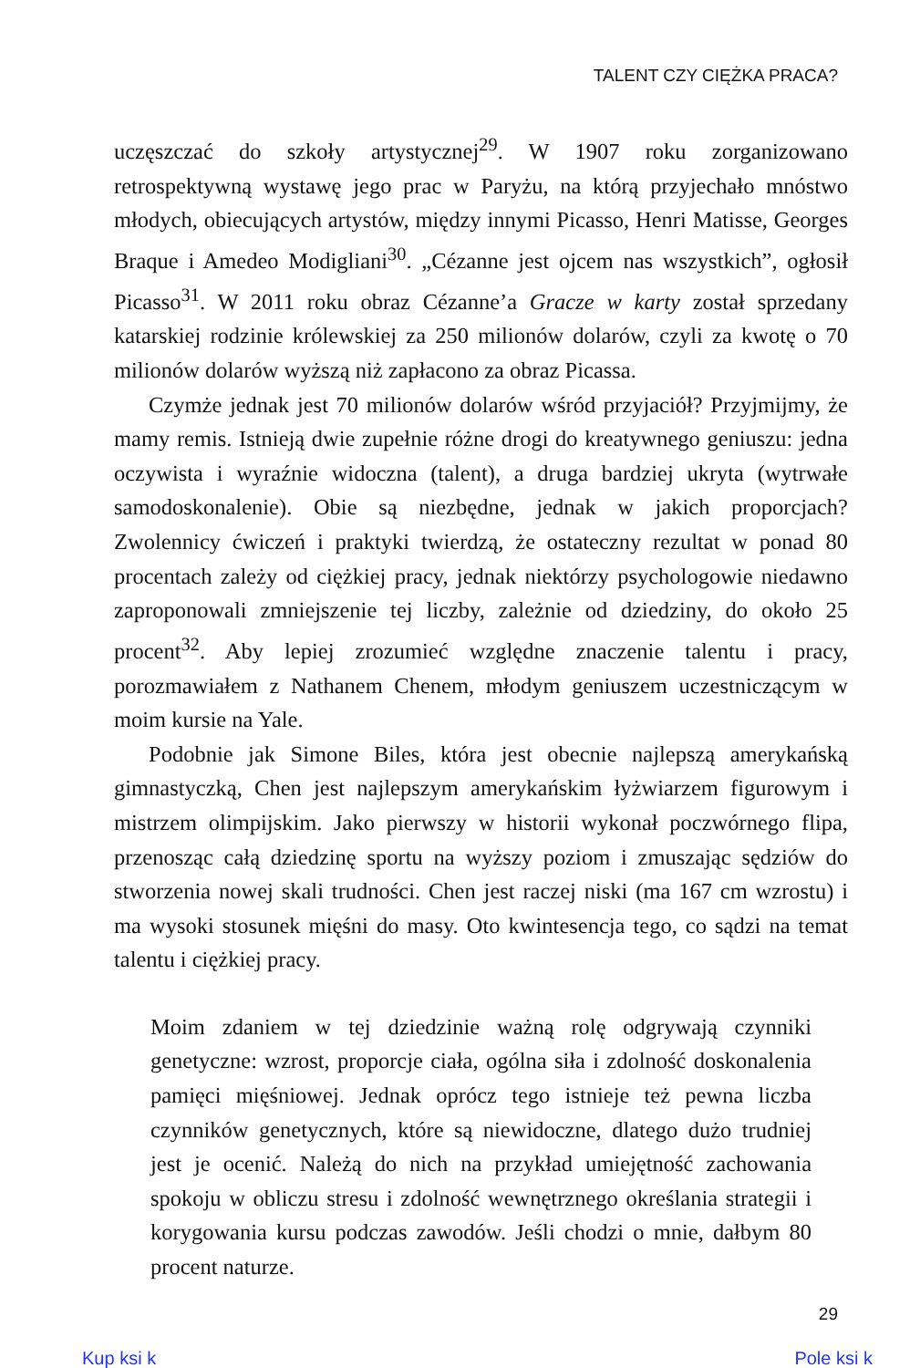TALENT CZY CIĘŻKA PRACA?
uczęszczać do szkoły artystycznej<sup>29</sup>. W 1907 roku zorganizowano retrospektywną wystawę jego prac w Paryżu, na którą przyjechało mnóstwo młodych, obiecujących artystów, między innymi Picasso, Henri Matisse, Georges Braque i Amedeo Modigliani<sup>30</sup>. „Cézanne jest ojcem nas wszystkich”, ogłosił Picasso<sup>31</sup>. W 2011 roku obraz Cézanne’a Gracze w karty został sprzedany katarskiej rodzinie królewskiej za 250 milionów dolarów, czyli za kwotę o 70 milionów dolarów wyższą niż zapłacono za obraz Picassa.
Czymże jednak jest 70 milionów dolarów wśród przyjaciół? Przyjmijmy, że mamy remis. Istnieją dwie zupełnie różne drogi do kreatywnego geniuszu: jedna oczywista i wyraźnie widoczna (talent), a druga bardziej ukryta (wytrwałe samodoskonalenie). Obie są niezbędne, jednak w jakich proporcjach? Zwolennicy ćwiczeń i praktyki twierdzą, że ostateczny rezultat w ponad 80 procentach zależy od ciężkiej pracy, jednak niektórzy psychologowie niedawno zaproponowali zmniejszenie tej liczby, zależnie od dziedziny, do około 25 procent<sup>32</sup>. Aby lepiej zrozumieć względne znaczenie talentu i pracy, porozmawiałem z Nathanem Chenem, młodym geniuszem uczestniczącym w moim kursie na Yale.
Podobnie jak Simone Biles, która jest obecnie najlepszą amerykańską gimnastyczką, Chen jest najlepszym amerykańskim łyżwiarzem figurowym i mistrzem olimpijskim. Jako pierwszy w historii wykonał poczwórnego flipa, przenosząc całą dziedzinę sportu na wyższy poziom i zmuszając sędziów do stworzenia nowej skali trudności. Chen jest raczej niski (ma 167 cm wzrostu) i ma wysoki stosunek mięśni do masy. Oto kwintesencja tego, co sądzi na temat talentu i ciężkiej pracy.
Moim zdaniem w tej dziedzinie ważną rolę odgrywają czynniki genetyczne: wzrost, proporcje ciała, ogólna siła i zdolność doskonalenia pamięci mięśniowej. Jednak oprócz tego istnieje też pewna liczba czynników genetycznych, które są niewidoczne, dlatego dużo trudniej jest je ocenić. Należą do nich na przykład umiejętność zachowania spokoju w obliczu stresu i zdolność wewnętrznego określania strategii i korygowania kursu podczas zawodów. Jeśli chodzi o mnie, dałbym 80 procent naturze.
29
Kup ksi k Pole ksi k